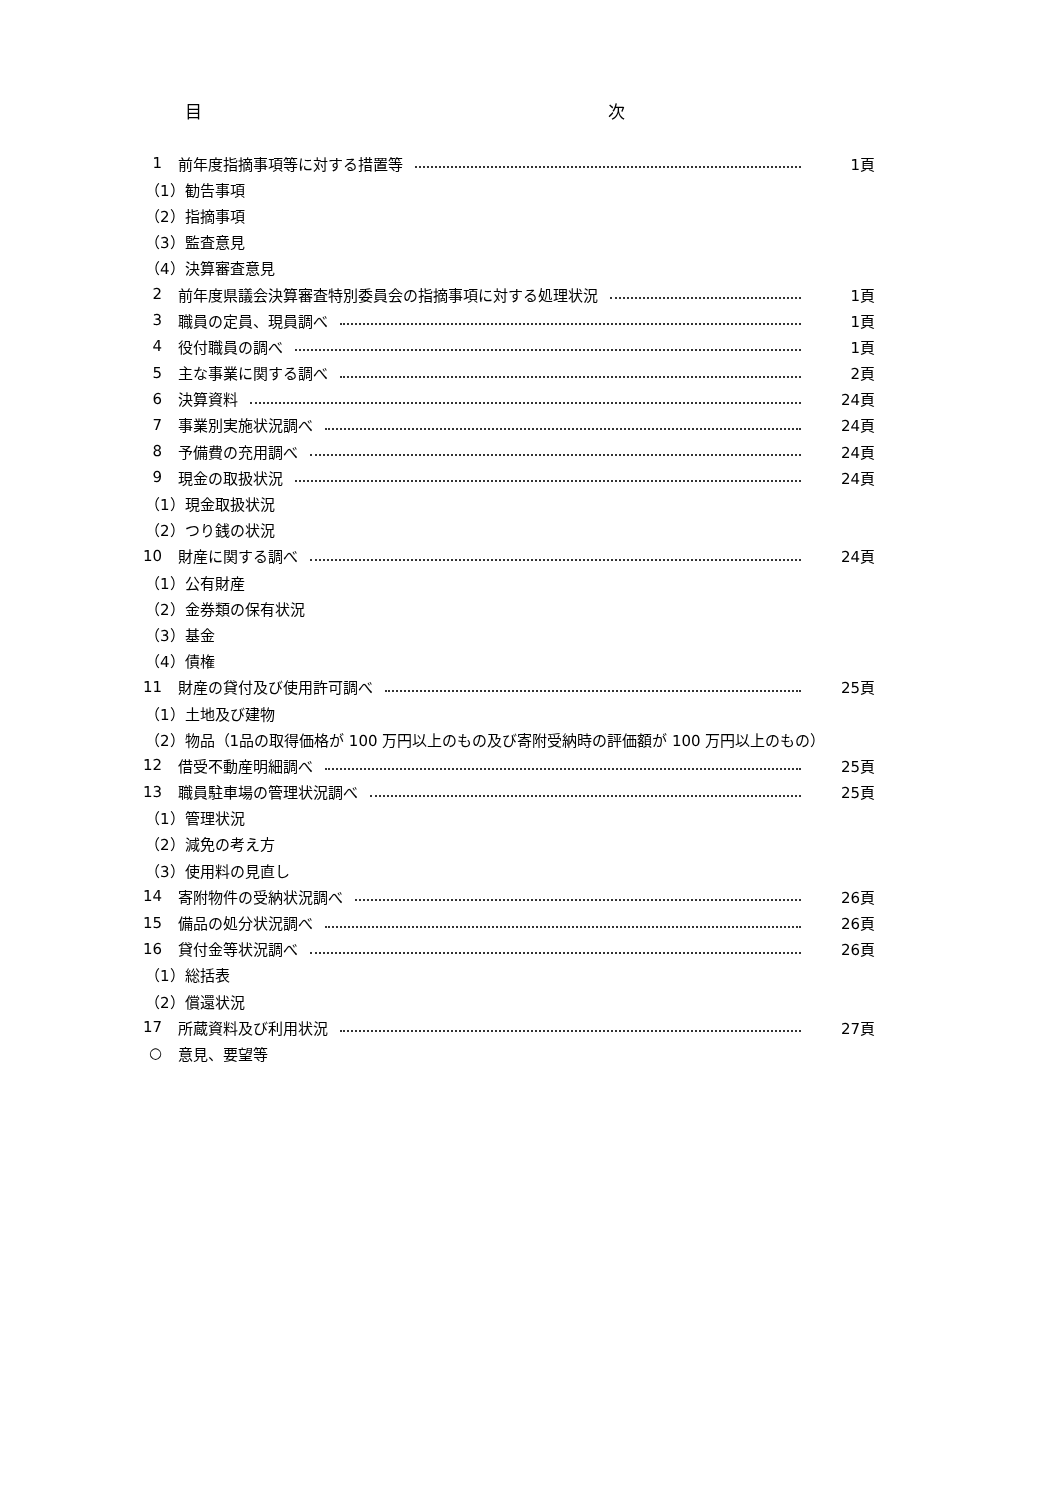目 次
1 前年度指摘事項等に対する措置等 1頁
（1）勧告事項
（2）指摘事項
（3）監査意見
（4）決算審査意見
2 前年度県議会決算審査特別委員会の指摘事項に対する処理状況 1頁
3 職員の定員、現員調べ 1頁
4 役付職員の調べ 1頁
5 主な事業に関する調べ 2頁
6 決算資料 24頁
7 事業別実施状況調べ 24頁
8 予備費の充用調べ 24頁
9 現金の取扱状況 24頁
（1）現金取扱状況
（2）つり銭の状況
10 財産に関する調べ 24頁
（1）公有財産
（2）金券類の保有状況
（3）基金
（4）債権
11 財産の貸付及び使用許可調べ 25頁
（1）土地及び建物
（2）物品（1品の取得価格が 100 万円以上のもの及び寄附受納時の評価額が 100 万円以上のもの）
12 借受不動産明細調べ 25頁
13 職員駐車場の管理状況調べ 25頁
（1）管理状況
（2）減免の考え方
（3）使用料の見直し
14 寄附物件の受納状況調べ 26頁
15 備品の処分状況調べ 26頁
16 貸付金等状況調べ 26頁
（1）総括表
（2）償還状況
17 所蔵資料及び利用状況 27頁
○ 意見、要望等